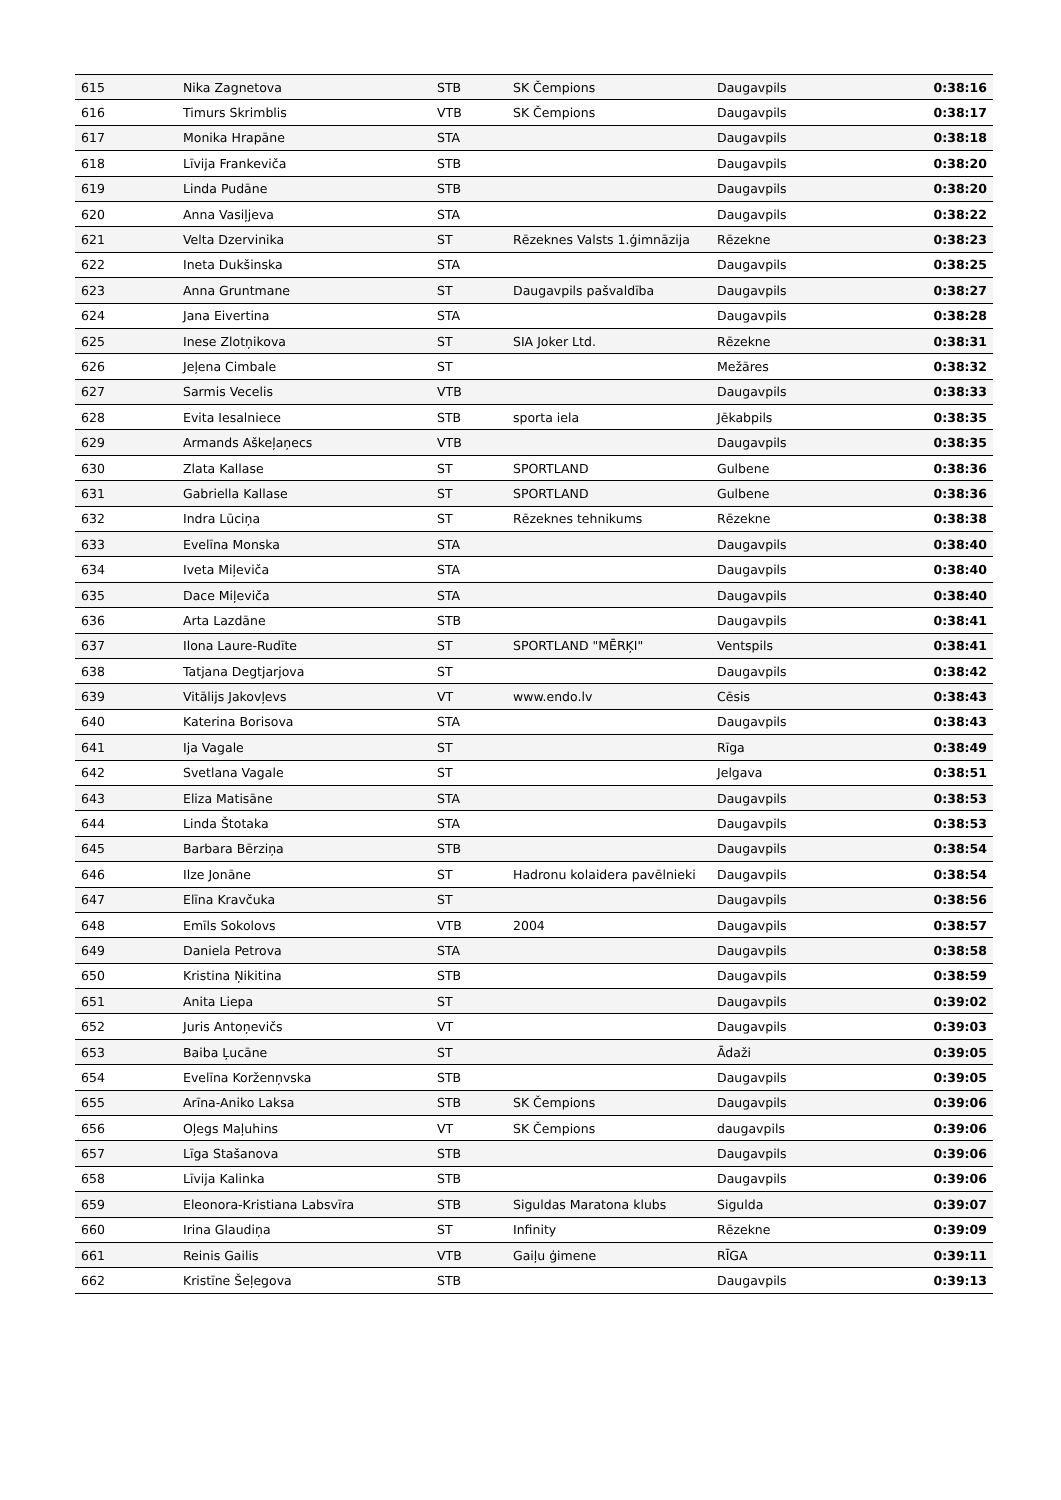| 615 | Nika Zagnetova | STB | SK Čempions | Daugavpils | 0:38:16 |
| 616 | Timurs Skrimblis | VTB | SK Čempions | Daugavpils | 0:38:17 |
| 617 | Monika Hrapāne | STA | | Daugavpils | 0:38:18 |
| 618 | Līvija Frankeviča | STB | | Daugavpils | 0:38:20 |
| 619 | Linda Pudāne | STB | | Daugavpils | 0:38:20 |
| 620 | Anna Vasiļjeva | STA | | Daugavpils | 0:38:22 |
| 621 | Velta Dzervinika | ST | Rēzeknes Valsts 1.ģimnāzija | Rēzekne | 0:38:23 |
| 622 | Ineta Dukšinska | STA | | Daugavpils | 0:38:25 |
| 623 | Anna Gruntmane | ST | Daugavpils pašvaldība | Daugavpils | 0:38:27 |
| 624 | Jana Eivertina | STA | | Daugavpils | 0:38:28 |
| 625 | Inese Zlotņikova | ST | SIA Joker Ltd. | Rēzekne | 0:38:31 |
| 626 | Jeļena Cimbale | ST | | Mežāres | 0:38:32 |
| 627 | Sarmis Vecelis | VTB | | Daugavpils | 0:38:33 |
| 628 | Evita Iesalniece | STB | sporta iela | Jēkabpils | 0:38:35 |
| 629 | Armands Aškeļaņecs | VTB | | Daugavpils | 0:38:35 |
| 630 | Zlata Kallase | ST | SPORTLAND | Gulbene | 0:38:36 |
| 631 | Gabriella Kallase | ST | SPORTLAND | Gulbene | 0:38:36 |
| 632 | Indra Lūciņa | ST | Rēzeknes tehnikums | Rēzekne | 0:38:38 |
| 633 | Evelīna Monska | STA | | Daugavpils | 0:38:40 |
| 634 | Iveta Miļeviča | STA | | Daugavpils | 0:38:40 |
| 635 | Dace Miļeviča | STA | | Daugavpils | 0:38:40 |
| 636 | Arta Lazdāne | STB | | Daugavpils | 0:38:41 |
| 637 | Ilona Laure-Rudīte | ST | SPORTLAND "MĒRĶI" | Ventspils | 0:38:41 |
| 638 | Tatjana Degtjarjova | ST | | Daugavpils | 0:38:42 |
| 639 | Vitālijs Jakovļevs | VT | www.endo.lv | Cēsis | 0:38:43 |
| 640 | Katerina Borisova | STA | | Daugavpils | 0:38:43 |
| 641 | Ija Vagale | ST | | Rīga | 0:38:49 |
| 642 | Svetlana Vagale | ST | | Jelgava | 0:38:51 |
| 643 | Eliza Matisāne | STA | | Daugavpils | 0:38:53 |
| 644 | Linda Štotaka | STA | | Daugavpils | 0:38:53 |
| 645 | Barbara Bērziņa | STB | | Daugavpils | 0:38:54 |
| 646 | Ilze Jonāne | ST | Hadronu kolaidera pavēlnieki | Daugavpils | 0:38:54 |
| 647 | Elīna Kravčuka | ST | | Daugavpils | 0:38:56 |
| 648 | Emīls Sokolovs | VTB | 2004 | Daugavpils | 0:38:57 |
| 649 | Daniela Petrova | STA | | Daugavpils | 0:38:58 |
| 650 | Kristina Ņikitina | STB | | Daugavpils | 0:38:59 |
| 651 | Anita Liepa | ST | | Daugavpils | 0:39:02 |
| 652 | Juris Antoņevičs | VT | | Daugavpils | 0:39:03 |
| 653 | Baiba Ļucāne | ST | | Ādaži | 0:39:05 |
| 654 | Evelīna Korženņvska | STB | | Daugavpils | 0:39:05 |
| 655 | Arīna-Aniko Laksa | STB | SK Čempions | Daugavpils | 0:39:06 |
| 656 | Oļegs Maļuhins | VT | SK Čempions | daugavpils | 0:39:06 |
| 657 | Līga Stašanova | STB | | Daugavpils | 0:39:06 |
| 658 | Līvija Kalinka | STB | | Daugavpils | 0:39:06 |
| 659 | Eleonora-Kristiana Labsvīra | STB | Siguldas Maratona klubs | Sigulda | 0:39:07 |
| 660 | Irina Glaudiņa | ST | Infinity | Rēzekne | 0:39:09 |
| 661 | Reinis Gailis | VTB | Gaiļu ģimene | RĪGA | 0:39:11 |
| 662 | Kristīne Šeļegova | STB | | Daugavpils | 0:39:13 |